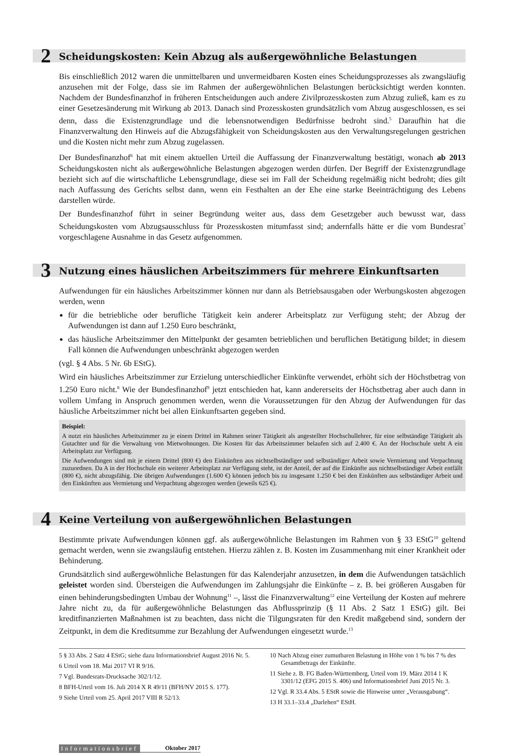2 Scheidungskosten: Kein Abzug als außergewöhnliche Belastungen
Bis einschließlich 2012 waren die unmittelbaren und unvermeidbaren Kosten eines Scheidungsprozesses als zwangsläufig anzusehen mit der Folge, dass sie im Rahmen der außergewöhnlichen Belastungen berücksichtigt werden konnten. Nachdem der Bundesfinanzhof in früheren Entscheidungen auch andere Zivilprozesskosten zum Abzug zuließ, kam es zu einer Gesetzesänderung mit Wirkung ab 2013. Danach sind Prozesskosten grundsätzlich vom Abzug ausgeschlossen, es sei denn, dass die Existenzgrundlage und die lebensnotwendigen Bedürfnisse bedroht sind.<sup>5</sup> Daraufhin hat die Finanzverwaltung den Hinweis auf die Abzugsfähigkeit von Scheidungskosten aus den Verwaltungsregelungen gestrichen und die Kosten nicht mehr zum Abzug zugelassen.
Der Bundesfinanzhof<sup>6</sup> hat mit einem aktuellen Urteil die Auffassung der Finanzverwaltung bestätigt, wonach ab 2013 Scheidungskosten nicht als außergewöhnliche Belastungen abgezogen werden dürfen. Der Begriff der Existenzgrundlage bezieht sich auf die wirtschaftliche Lebensgrundlage, diese sei im Fall der Scheidung regelmäßig nicht bedroht; dies gilt nach Auffassung des Gerichts selbst dann, wenn ein Festhalten an der Ehe eine starke Beeinträchtigung des Lebens darstellen würde.
Der Bundesfinanzhof führt in seiner Begründung weiter aus, dass dem Gesetzgeber auch bewusst war, dass Scheidungskosten vom Abzugsausschluss für Prozesskosten mitumfasst sind; andernfalls hätte er die vom Bundesrat<sup>7</sup> vorgeschlagene Ausnahme in das Gesetz aufgenommen.
3 Nutzung eines häuslichen Arbeitszimmers für mehrere Einkunftsarten
Aufwendungen für ein häusliches Arbeitszimmer können nur dann als Betriebsausgaben oder Werbungskosten abgezogen werden, wenn
für die betriebliche oder berufliche Tätigkeit kein anderer Arbeitsplatz zur Verfügung steht; der Abzug der Aufwendungen ist dann auf 1.250 Euro beschränkt,
das häusliche Arbeitszimmer den Mittelpunkt der gesamten betrieblichen und beruflichen Betätigung bildet; in diesem Fall können die Aufwendungen unbeschränkt abgezogen werden
(vgl. § 4 Abs. 5 Nr. 6b EStG).
Wird ein häusliches Arbeitszimmer zur Erzielung unterschiedlicher Einkünfte verwendet, erhöht sich der Höchstbetrag von 1.250 Euro nicht.<sup>8</sup> Wie der Bundesfinanzhof<sup>9</sup> jetzt entschieden hat, kann andererseits der Höchstbetrag aber auch dann in vollem Umfang in Anspruch genommen werden, wenn die Voraussetzungen für den Abzug der Aufwendungen für das häusliche Arbeitszimmer nicht bei allen Einkunftsarten gegeben sind.
Beispiel:
A nutzt ein häusliches Arbeitszimmer zu je einem Drittel im Rahmen seiner Tätigkeit als angestellter Hochschullehrer, für eine selbständige Tätigkeit als Gutachter und für die Verwaltung von Mietwohnungen. Die Kosten für das Arbeitszimmer belaufen sich auf 2.400 €. An der Hochschule steht A ein Arbeitsplatz zur Verfügung.
Die Aufwendungen sind mit je einem Drittel (800 €) den Einkünften aus nichtselbständiger und selbständiger Arbeit sowie Vermietung und Verpachtung zuzuordnen. Da A in der Hochschule ein weiterer Arbeitsplatz zur Verfügung steht, ist der Anteil, der auf die Einkünfte aus nichtselbständiger Arbeit entfällt (800 €), nicht abzugsfähig. Die übrigen Aufwendungen (1.600 €) können jedoch bis zu insgesamt 1.250 € bei den Einkünften aus selbständiger Arbeit und den Einkünften aus Vermietung und Verpachtung abgezogen werden (jeweils 625 €).
4 Keine Verteilung von außergewöhnlichen Belastungen
Bestimmte private Aufwendungen können ggf. als außergewöhnliche Belastungen im Rahmen von § 33 EStG<sup>10</sup> geltend gemacht werden, wenn sie zwangsläufig entstehen. Hierzu zählen z. B. Kosten im Zusammenhang mit einer Krankheit oder Behinderung.
Grundsätzlich sind außergewöhnliche Belastungen für das Kalenderjahr anzusetzen, in dem die Aufwendungen tatsächlich geleistet worden sind. Übersteigen die Aufwendungen im Zahlungsjahr die Einkünfte – z. B. bei größeren Ausgaben für einen behinderungsbedingten Umbau der Wohnung<sup>11</sup> –, lässt die Finanzverwaltung<sup>12</sup> eine Verteilung der Kosten auf mehrere Jahre nicht zu, da für außergewöhnliche Belastungen das Abflussprinzip (§ 11 Abs. 2 Satz 1 EStG) gilt. Bei kreditfinanzierten Maßnahmen ist zu beachten, dass nicht die Tilgungsraten für den Kredit maßgebend sind, sondern der Zeitpunkt, in dem die Kreditsumme zur Bezahlung der Aufwendungen eingesetzt wurde.<sup>13</sup>
5 § 33 Abs. 2 Satz 4 EStG; siehe dazu Informationsbrief August 2016 Nr. 5.
6 Urteil vom 18. Mai 2017 VI R 9/16.
7 Vgl. Bundesrats-Drucksache 302/1/12.
8 BFH-Urteil vom 16. Juli 2014 X R 49/11 (BFH/NV 2015 S. 177).
9 Siehe Urteil vom 25. April 2017 VIII R 52/13.
10 Nach Abzug einer zumutbaren Belastung in Höhe von 1 % bis 7 % des Gesamtbetrags der Einkünfte.
11 Siehe z. B. FG Baden-Württemberg, Urteil vom 19. März 2014 1 K 3301/12 (EFG 2015 S. 406) und Informationsbrief Juni 2015 Nr. 3.
12 Vgl. R 33.4 Abs. 5 EStR sowie die Hinweise unter „Verausgabung“.
13 H 33.1–33.4 „Darlehen“ EStH.
Informationsbrief Oktober 2017